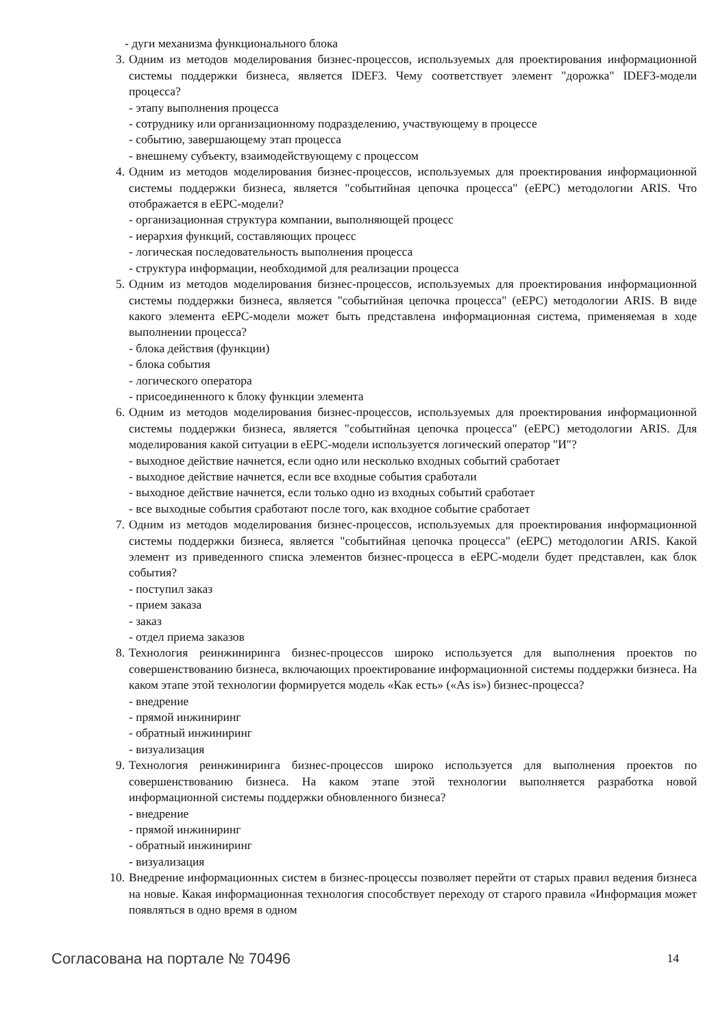- дуги механизма функционального блока
3. Одним из методов моделирования бизнес-процессов, используемых для проектирования информационной системы поддержки бизнеса, является IDEF3. Чему соответствует элемент "дорожка" IDEF3-модели процесса?
- этапу выполнения процесса
- сотруднику или организационному подразделению, участвующему в процессе
- событию, завершающему этап процесса
- внешнему субъекту, взаимодействующему с процессом
4. Одним из методов моделирования бизнес-процессов, используемых для проектирования информационной системы поддержки бизнеса, является "событийная цепочка процесса" (eEPC) методологии ARIS. Что отображается в eEPC-модели?
- организационная структура компании, выполняющей процесс
- иерархия функций, составляющих процесс
- логическая последовательность выполнения процесса
- структура информации, необходимой для реализации процесса
5. Одним из методов моделирования бизнес-процессов, используемых для проектирования информационной системы поддержки бизнеса, является "событийная цепочка процесса" (eEPC) методологии ARIS. В виде какого элемента eEPC-модели может быть представлена информационная система, применяемая в ходе выполнении процесса?
- блока действия (функции)
- блока события
- логического оператора
- присоединенного к блоку функции элемента
6. Одним из методов моделирования бизнес-процессов, используемых для проектирования информационной системы поддержки бизнеса, является "событийная цепочка процесса" (eEPC) методологии ARIS. Для моделирования какой ситуации в eEPC-модели используется логический оператор "И"?
- выходное действие начнется, если одно или несколько входных событий сработает
- выходное действие начнется, если все входные события сработали
- выходное действие начнется, если только одно из входных событий сработает
- все выходные события сработают после того, как входное событие сработает
7. Одним из методов моделирования бизнес-процессов, используемых для проектирования информационной системы поддержки бизнеса, является "событийная цепочка процесса" (eEPC) методологии ARIS. Какой элемент из приведенного списка элементов бизнес-процесса в eEPC-модели будет представлен, как блок события?
- поступил заказ
- прием заказа
- заказ
- отдел приема заказов
8. Технология реинжиниринга бизнес-процессов широко используется для выполнения проектов по совершенствованию бизнеса, включающих проектирование информационной системы поддержки бизнеса. На каком этапе этой технологии формируется модель «Как есть» («As is») бизнес-процесса?
- внедрение
- прямой инжиниринг
- обратный инжиниринг
- визуализация
9. Технология реинжиниринга бизнес-процессов широко используется для выполнения проектов по совершенствованию бизнеса. На каком этапе этой технологии выполняется разработка новой информационной системы поддержки обновленного бизнеса?
- внедрение
- прямой инжиниринг
- обратный инжиниринг
- визуализация
10.
Внедрение информационных систем в бизнес-процессы позволяет перейти от старых правил ведения бизнеса на новые. Какая информационная технология способствует переходу от старого правила «Информация может появляться в одно время в одном
Согласована на портале № 70496 14